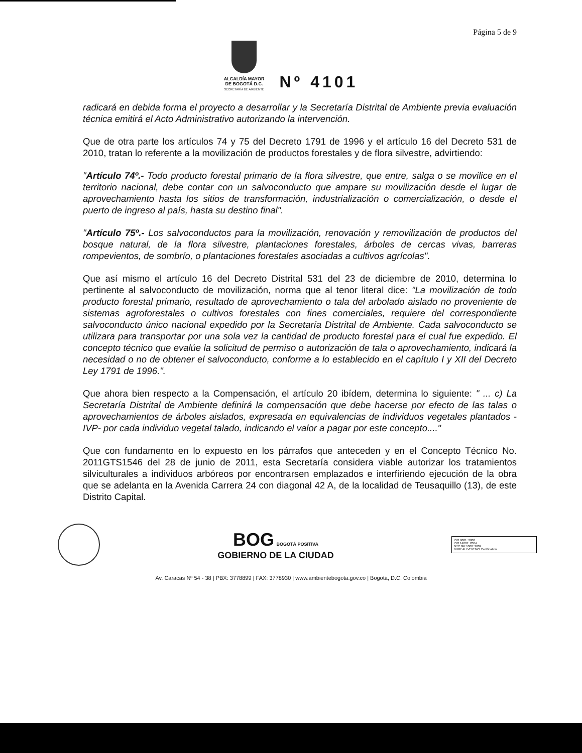Página 5 de 9
ALCALDÍA MAYOR
DE BOGOTÁ D.C.
SECRETARÍA DE AMBIENTE
Nº 4101
radicará en debida forma el proyecto a desarrollar y la Secretaría Distrital de Ambiente previa evaluación técnica emitirá el Acto Administrativo autorizando la intervención.
Que de otra parte los artículos 74 y 75 del Decreto 1791 de 1996 y el artículo 16 del Decreto 531 de 2010, tratan lo referente a la movilización de productos forestales y de flora silvestre, advirtiendo:
"Artículo 74º.- Todo producto forestal primario de la flora silvestre, que entre, salga o se movilice en el territorio nacional, debe contar con un salvoconducto que ampare su movilización desde el lugar de aprovechamiento hasta los sitios de transformación, industrialización o comercialización, o desde el puerto de ingreso al país, hasta su destino final".
"Artículo 75º.- Los salvoconductos para la movilización, renovación y removilización de productos del bosque natural, de la flora silvestre, plantaciones forestales, árboles de cercas vivas, barreras rompevientos, de sombrío, o plantaciones forestales asociadas a cultivos agrícolas".
Que así mismo el artículo 16 del Decreto Distrital 531 del 23 de diciembre de 2010, determina lo pertinente al salvoconducto de movilización, norma que al tenor literal dice: "La movilización de todo producto forestal primario, resultado de aprovechamiento o tala del arbolado aislado no proveniente de sistemas agroforestales o cultivos forestales con fines comerciales, requiere del correspondiente salvoconducto único nacional expedido por la Secretaría Distrital de Ambiente. Cada salvoconducto se utilizara para transportar por una sola vez la cantidad de producto forestal para el cual fue expedido. El concepto técnico que evalúe la solicitud de permiso o autorización de tala o aprovechamiento, indicará la necesidad o no de obtener el salvoconducto, conforme a lo establecido en el capítulo I y XII del Decreto Ley 1791 de 1996.".
Que ahora bien respecto a la Compensación, el artículo 20 ibídem, determina lo siguiente: " ... c) La Secretaría Distrital de Ambiente definirá la compensación que debe hacerse por efecto de las talas o aprovechamientos de árboles aislados, expresada en equivalencias de individuos vegetales plantados -IVP- por cada individuo vegetal talado, indicando el valor a pagar por este concepto...."
Que con fundamento en lo expuesto en los párrafos que anteceden y en el Concepto Técnico No. 2011GTS1546 del 28 de junio de 2011, esta Secretaría considera viable autorizar los tratamientos silviculturales a individuos arbóreos por encontrarsen emplazados e interfiriendo ejecución de la obra que se adelanta en la Avenida Carrera 24 con diagonal 42 A, de la localidad de Teusaquillo (13), de este Distrito Capital.
BOG BOGOTÁ POSITIVA
GOBIERNO DE LA CIUDAD
ISO 9001: 2008
ISO 14001: 2004
NTC GP 1000: 2009
BUREAU VERITAS Certification
Av. Caracas Nº 54 - 38 | PBX: 3778899 | FAX: 3778930 | www.ambientebogota.gov.co | Bogotá, D.C. Colombia